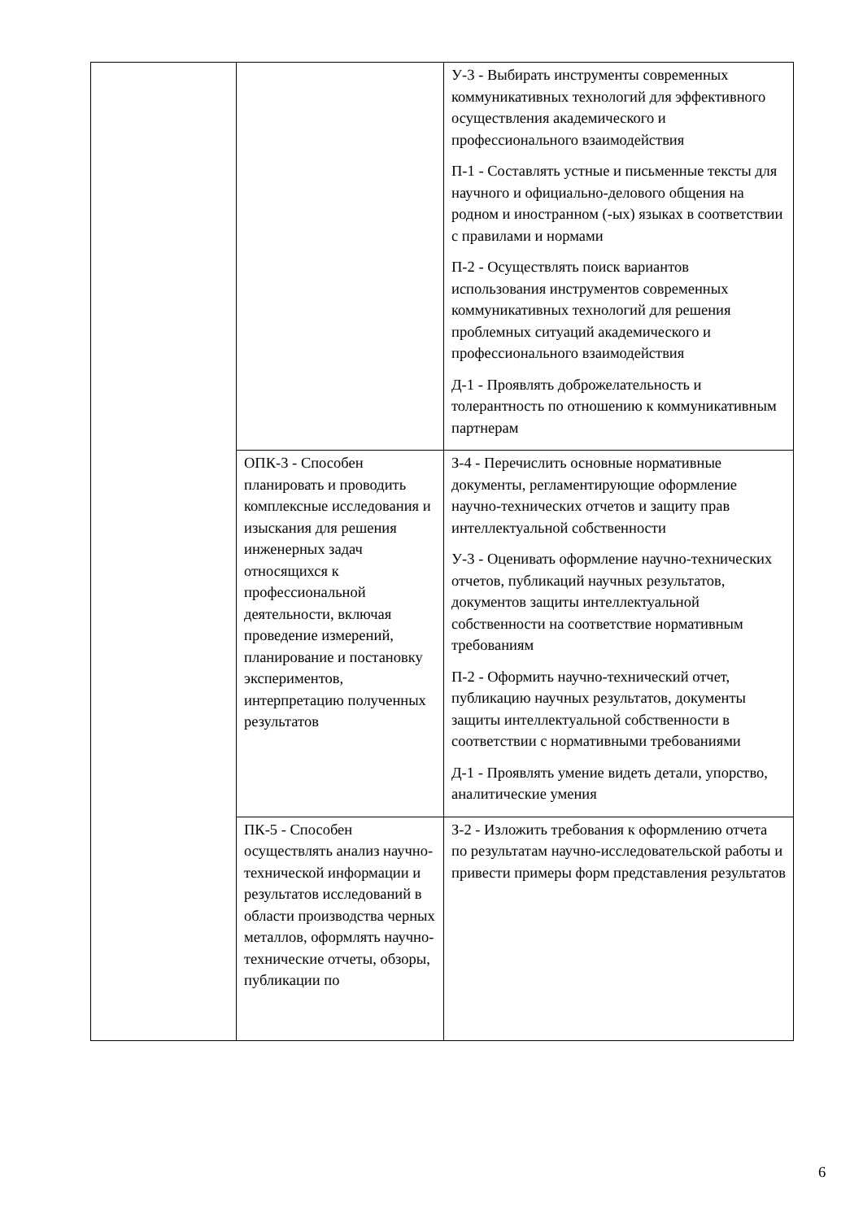| | | У-3 - Выбирать инструменты современных коммуникативных технологий для эффективного осуществления академического и профессионального взаимодействия П-1 - Составлять устные и письменные тексты для научного и официально-делового общения на родном и иностранном (-ых) языках в соответствии с правилами и нормами П-2 - Осуществлять поиск вариантов использования инструментов современных коммуникативных технологий для решения проблемных ситуаций академического и профессионального взаимодействия Д-1 - Проявлять доброжелательность и толерантность по отношению к коммуникативным партнерам |
| | ОПК-3 - Способен планировать и проводить комплексные исследования и изыскания для решения инженерных задач относящихся к профессиональной деятельности, включая проведение измерений, планирование и постановку экспериментов, интерпретацию полученных результатов | З-4 - Перечислить основные нормативные документы, регламентирующие оформление научно-технических отчетов и защиту прав интеллектуальной собственности У-3 - Оценивать оформление научно-технических отчетов, публикаций научных результатов, документов защиты интеллектуальной собственности на соответствие нормативным требованиям П-2 - Оформить научно-технический отчет, публикацию научных результатов, документы защиты интеллектуальной собственности в соответствии с нормативными требованиями Д-1 - Проявлять умение видеть детали, упорство, аналитические умения |
| | ПК-5 - Способен осуществлять анализ научно-технической информации и результатов исследований в области производства черных металлов, оформлять научно-технические отчеты, обзоры, публикации по | З-2 - Изложить требования к оформлению отчета по результатам научно-исследовательской работы и привести примеры форм представления результатов |
6